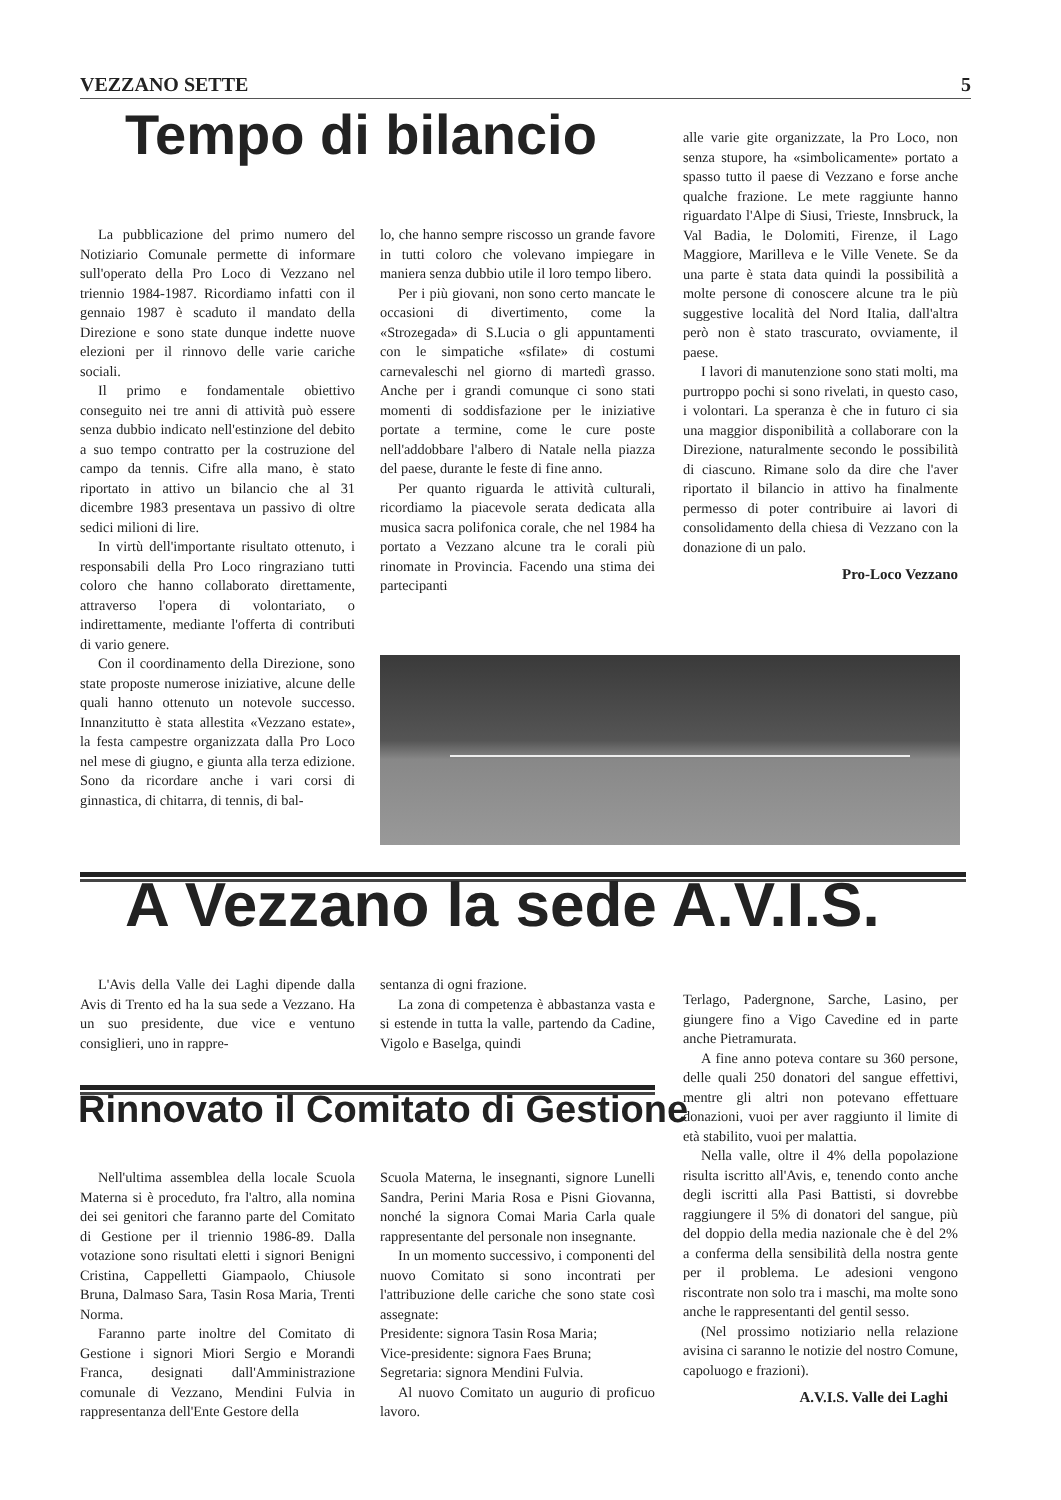VEZZANO SETTE 5
Tempo di bilancio
La pubblicazione del primo numero del Notiziario Comunale permette di informare sull'operato della Pro Loco di Vezzano nel triennio 1984-1987. Ricordiamo infatti con il gennaio 1987 è scaduto il mandato della Direzione e sono state dunque indette nuove elezioni per il rinnovo delle varie cariche sociali.
Il primo e fondamentale obiettivo conseguito nei tre anni di attività può essere senza dubbio indicato nell'estinzione del debito a suo tempo contratto per la costruzione del campo da tennis. Cifre alla mano, è stato riportato in attivo un bilancio che al 31 dicembre 1983 presentava un passivo di oltre sedici milioni di lire.
In virtù dell'importante risultato ottenuto, i responsabili della Pro Loco ringraziano tutti coloro che hanno collaborato direttamente, attraverso l'opera di volontariato, o indirettamente, mediante l'offerta di contributi di vario genere.
Con il coordinamento della Direzione, sono state proposte numerose iniziative, alcune delle quali hanno ottenuto un notevole successo. Innanzitutto è stata allestita «Vezzano estate», la festa campestre organizzata dalla Pro Loco nel mese di giugno, e giunta alla terza edizione. Sono da ricordare anche i vari corsi di ginnastica, di chitarra, di tennis, di bal-
lo, che hanno sempre riscosso un grande favore in tutti coloro che volevano impiegare in maniera senza dubbio utile il loro tempo libero.
Per i più giovani, non sono certo mancate le occasioni di divertimento, come la «Strozegada» di S.Lucia o gli appuntamenti con le simpatiche «sfilate» di costumi carnevaleschi nel giorno di martedì grasso. Anche per i grandi comunque ci sono stati momenti di soddisfazione per le iniziative portate a termine, come le cure poste nell'addobbare l'albero di Natale nella piazza del paese, durante le feste di fine anno.
Per quanto riguarda le attività culturali, ricordiamo la piacevole serata dedicata alla musica sacra polifonica corale, che nel 1984 ha portato a Vezzano alcune tra le corali più rinomate in Provincia. Facendo una stima dei partecipanti
alle varie gite organizzate, la Pro Loco, non senza stupore, ha «simbolicamente» portato a spasso tutto il paese di Vezzano e forse anche qualche frazione. Le mete raggiunte hanno riguardato l'Alpe di Siusi, Trieste, Innsbruck, la Val Badia, le Dolomiti, Firenze, il Lago Maggiore, Marilleva e le Ville Venete. Se da una parte è stata data quindi la possibilità a molte persone di conoscere alcune tra le più suggestive località del Nord Italia, dall'altra però non è stato trascurato, ovviamente, il paese.
I lavori di manutenzione sono stati molti, ma purtroppo pochi si sono rivelati, in questo caso, i volontari. La speranza è che in futuro ci sia una maggior disponibilità a collaborare con la Direzione, naturalmente secondo le possibilità di ciascuno. Rimane solo da dire che l'aver riportato il bilancio in attivo ha finalmente permesso di poter contribuire ai lavori di consolidamento della chiesa di Vezzano con la donazione di un palo.
Pro-Loco Vezzano
A Vezzano la sede A.V.I.S.
L'Avis della Valle dei Laghi dipende dalla Avis di Trento ed ha la sua sede a Vezzano. Ha un suo presidente, due vice e ventuno consiglieri, uno in rappre-
sentanza di ogni frazione.
La zona di competenza è abbastanza vasta e si estende in tutta la valle, partendo da Cadine, Vigolo e Baselga, quindi
Terlago, Padergnone, Sarche, Lasino, per giungere fino a Vigo Cavedine ed in parte anche Pietramurata.
A fine anno poteva contare su 360 persone, delle quali 250 donatori del sangue effettivi, mentre gli altri non potevano effettuare donazioni, vuoi per aver raggiunto il limite di età stabilito, vuoi per malattia.
Nella valle, oltre il 4% della popolazione risulta iscritto all'Avis, e, tenendo conto anche degli iscritti alla Pasi Battisti, si dovrebbe raggiungere il 5% di donatori del sangue, più del doppio della media nazionale che è del 2% a conferma della sensibilità della nostra gente per il problema. Le adesioni vengono riscontrate non solo tra i maschi, ma molte sono anche le rappresentanti del gentil sesso.
(Nel prossimo notiziario nella relazione avisina ci saranno le notizie del nostro Comune, capoluogo e frazioni).
A.V.I.S. Valle dei Laghi
Rinnovato il Comitato di Gestione
Nell'ultima assemblea della locale Scuola Materna si è proceduto, fra l'altro, alla nomina dei sei genitori che faranno parte del Comitato di Gestione per il triennio 1986-89. Dalla votazione sono risultati eletti i signori Benigni Cristina, Cappelletti Giampaolo, Chiusole Bruna, Dalmaso Sara, Tasin Rosa Maria, Trenti Norma.
Faranno parte inoltre del Comitato di Gestione i signori Miori Sergio e Morandi Franca, designati dall'Amministrazione comunale di Vezzano, Mendini Fulvia in rappresentanza dell'Ente Gestore della
Scuola Materna, le insegnanti, signore Lunelli Sandra, Perini Maria Rosa e Pisni Giovanna, nonché la signora Comai Maria Carla quale rappresentante del personale non insegnante.
In un momento successivo, i componenti del nuovo Comitato si sono incontrati per l'attribuzione delle cariche che sono state così assegnate:
Presidente: signora Tasin Rosa Maria;
Vice-presidente: signora Faes Bruna;
Segretaria: signora Mendini Fulvia.
Al nuovo Comitato un augurio di proficuo lavoro.